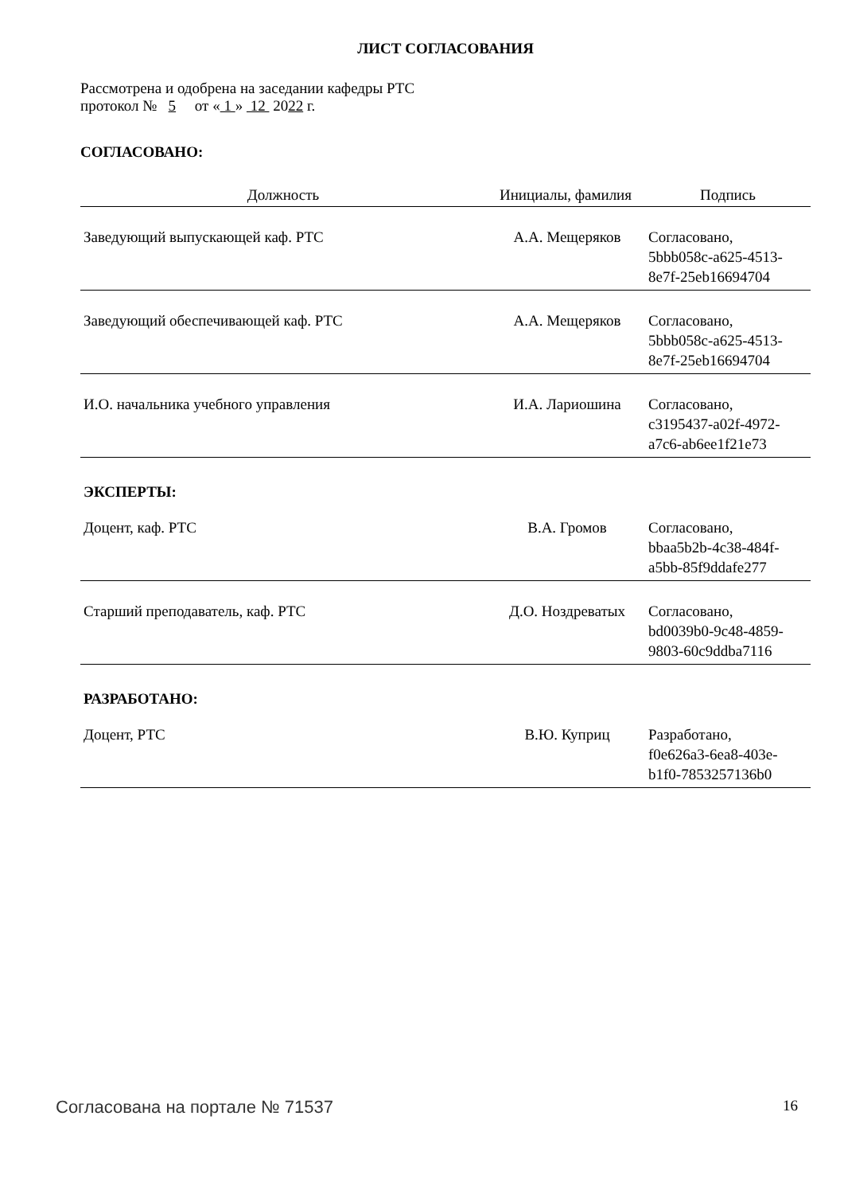ЛИСТ СОГЛАСОВАНИЯ
Рассмотрена и одобрена на заседании кафедры РТС
протокол № 5 от « 1 » 12 2022 г.
СОГЛАСОВАНО:
| Должность | Инициалы, фамилия | Подпись |
| --- | --- | --- |
| Заведующий выпускающей каф. РТС | А.А. Мещеряков | Согласовано, 5bbb058c-a625-4513- 8e7f-25eb16694704 |
| Заведующий обеспечивающей каф. РТС | А.А. Мещеряков | Согласовано, 5bbb058c-a625-4513- 8e7f-25eb16694704 |
| И.О. начальника учебного управления | И.А. Лариошина | Согласовано, c3195437-a02f-4972- a7c6-ab6ee1f21e73 |
| ЭКСПЕРТЫ: | | |
| Доцент, каф. РТС | В.А. Громов | Согласовано, bbaa5b2b-4c38-484f- a5bb-85f9ddafe277 |
| Старший преподаватель, каф. РТС | Д.О. Ноздреватых | Согласовано, bd0039b0-9c48-4859- 9803-60c9ddba7116 |
| РАЗРАБОТАНО: | | |
| Доцент, РТС | В.Ю. Куприц | Разработано, f0e626a3-6ea8-403e- b1f0-7853257136b0 |
Согласована на портале № 71537 16